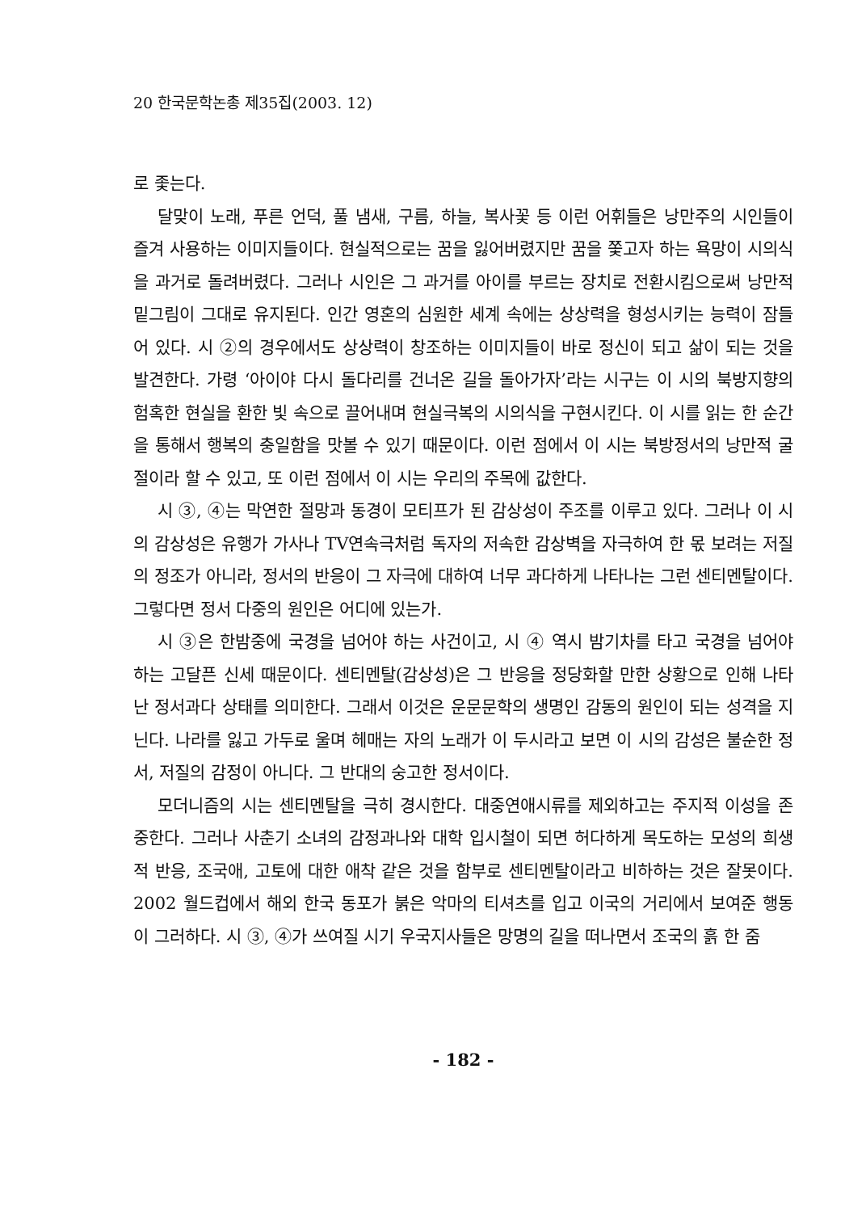20 한국문학논총 제35집(2003. 12)
로 좇는다.
달맞이 노래, 푸른 언덕, 풀 냄새, 구름, 하늘, 복사꽃 등 이런 어휘들은 낭만주의 시인들이 즐겨 사용하는 이미지들이다. 현실적으로는 꿈을 잃어버렸지만 꿈을 쫓고자 하는 욕망이 시의식을 과거로 돌려버렸다. 그러나 시인은 그 과거를 아이를 부르는 장치로 전환시킴으로써 낭만적 밑그림이 그대로 유지된다. 인간 영혼의 심원한 세계 속에는 상상력을 형성시키는 능력이 잠들어 있다. 시 ②의 경우에서도 상상력이 창조하는 이미지들이 바로 정신이 되고 삶이 되는 것을 발견한다. 가령 ‘아이야 다시 돌다리를 건너온 길을 돌아가자’라는 시구는 이 시의 북방지향의 험혹한 현실을 환한 빛 속으로 끌어내며 현실극복의 시의식을 구현시킨다. 이 시를 읽는 한 순간을 통해서 행복의 충일함을 맛볼 수 있기 때문이다. 이런 점에서 이 시는 북방정서의 낭만적 굴절이라 할 수 있고, 또 이런 점에서 이 시는 우리의 주목에 값한다.
시 ③, ④는 막연한 절망과 동경이 모티프가 된 감상성이 주조를 이루고 있다. 그러나 이 시의 감상성은 유행가 가사나 TV연속극처럼 독자의 저속한 감상벽을 자극하여 한 몫 보려는 저질의 정조가 아니라, 정서의 반응이 그 자극에 대하여 너무 과다하게 나타나는 그런 센티멘탈이다. 그렇다면 정서 다중의 원인은 어디에 있는가.
시 ③은 한밤중에 국경을 넘어야 하는 사건이고, 시 ④ 역시 밤기차를 타고 국경을 넘어야 하는 고달픈 신세 때문이다. 센티멘탈(감상성)은 그 반응을 정당화할 만한 상황으로 인해 나타난 정서과다 상태를 의미한다. 그래서 이것은 운문문학의 생명인 감동의 원인이 되는 성격을 지닌다. 나라를 잃고 가두로 울며 헤매는 자의 노래가 이 두시라고 보면 이 시의 감성은 불순한 정서, 저질의 감정이 아니다. 그 반대의 숭고한 정서이다.
모더니즘의 시는 센티멘탈을 극히 경시한다. 대중연애시류를 제외하고는 주지적 이성을 존중한다. 그러나 사춘기 소녀의 감정과나와 대학 입시철이 되면 허다하게 목도하는 모성의 희생적 반응, 조국애, 고토에 대한 애착 같은 것을 함부로 센티멘탈이라고 비하하는 것은 잘못이다. 2002 월드컵에서 해외 한국 동포가 붉은 악마의 티셔츠를 입고 이국의 거리에서 보여준 행동이 그러하다. 시 ③, ④가 쓰여질 시기 우국지사들은 망명의 길을 떠나면서 조국의 흙 한 줌
- 182 -